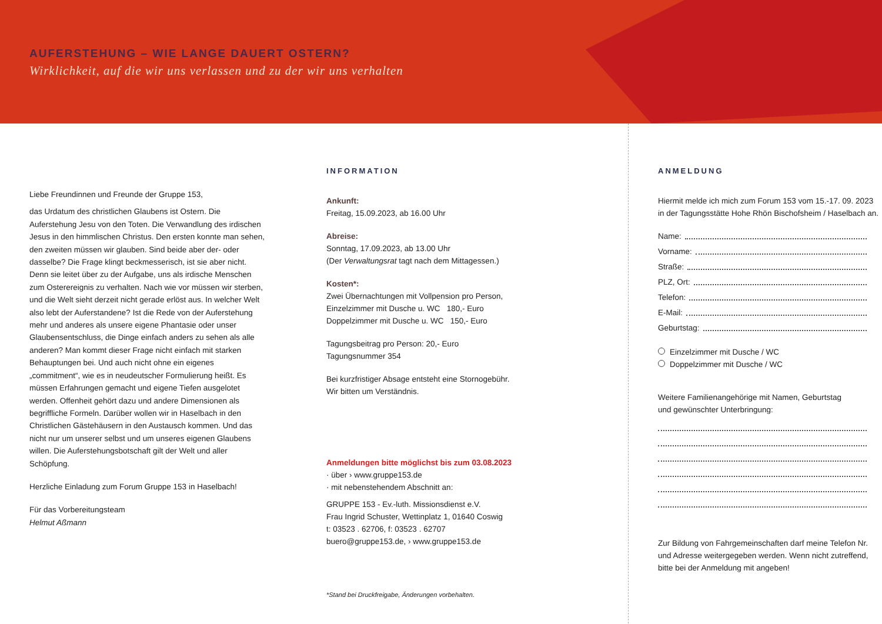AUFERSTEHUNG – WIE LANGE DAUERT OSTERN?
Wirklichkeit, auf die wir uns verlassen und zu der wir uns verhalten
Liebe Freundinnen und Freunde der Gruppe 153,
das Urdatum des christlichen Glaubens ist Ostern. Die Auferstehung Jesu von den Toten. Die Verwandlung des irdischen Jesus in den himmlischen Christus. Den ersten konnte man sehen, den zweiten müssen wir glauben. Sind beide aber der- oder dasselbe? Die Frage klingt beckmesserisch, ist sie aber nicht. Denn sie leitet über zu der Aufgabe, uns als irdische Menschen zum Osterereignis zu verhalten. Nach wie vor müssen wir sterben, und die Welt sieht derzeit nicht gerade erlöst aus. In welcher Welt also lebt der Auferstandene? Ist die Rede von der Auferstehung mehr und anderes als unsere eigene Phantasie oder unser Glaubensentschluss, die Dinge einfach anders zu sehen als alle anderen? Man kommt dieser Frage nicht einfach mit starken Behauptungen bei. Und auch nicht ohne ein eigenes „commitment“, wie es in neudeutscher Formulierung heißt. Es müssen Erfahrungen gemacht und eigene Tiefen ausgelotet werden. Offenheit gehört dazu und andere Dimensionen als begriffliche Formeln. Darüber wollen wir in Haselbach in den Christlichen Gästehäusern in den Austausch kommen. Und das nicht nur um unserer selbst und um unseres eigenen Glaubens willen. Die Auferstehungsbotschaft gilt der Welt und aller Schöpfung.
Herzliche Einladung zum Forum Gruppe 153 in Haselbach!
Für das Vorbereitungsteam
Helmut Aßmann
INFORMATION
Ankunft:
Freitag, 15.09.2023, ab 16.00 Uhr
Abreise:
Sonntag, 17.09.2023, ab 13.00 Uhr
(Der Verwaltungsrat tagt nach dem Mittagessen.)
Kosten*:
Zwei Übernachtungen mit Vollpension pro Person,
Einzelzimmer mit Dusche u. WC 180,- Euro
Doppelzimmer mit Dusche u. WC 150,- Euro
Tagungsbeitrag pro Person: 20,- Euro
Tagungsnummer 354
Bei kurzfristiger Absage entsteht eine Stornogebühr.
Wir bitten um Verständnis.
Anmeldungen bitte möglichst bis zum 03.08.2023
· über › www.gruppe153.de
· mit nebenstehendem Abschnitt an:
GRUPPE 153 - Ev.-luth. Missionsdienst e.V.
Frau Ingrid Schuster, Wettinplatz 1, 01640 Coswig
t: 03523 . 62706, f: 03523 . 62707
buero@gruppe153.de, › www.gruppe153.de
*Stand bei Druckfreigabe, Änderungen vorbehalten.
ANMELDUNG
Hiermit melde ich mich zum Forum 153 vom 15.-17. 09. 2023 in der Tagungsstätte Hohe Rhön Bischofsheim / Haselbach an.
Name:
Vorname:
Straße:
PLZ, Ort:
Telefon:
E-Mail:
Geburtstag:
Einzelzimmer mit Dusche / WC
Doppelzimmer mit Dusche / WC
Weitere Familienangehörige mit Namen, Geburtstag
und gewünschter Unterbringung:
Zur Bildung von Fahrgemeinschaften darf meine Telefon Nr. und Adresse weitergegeben werden. Wenn nicht zutreffend, bitte bei der Anmeldung mit angeben!